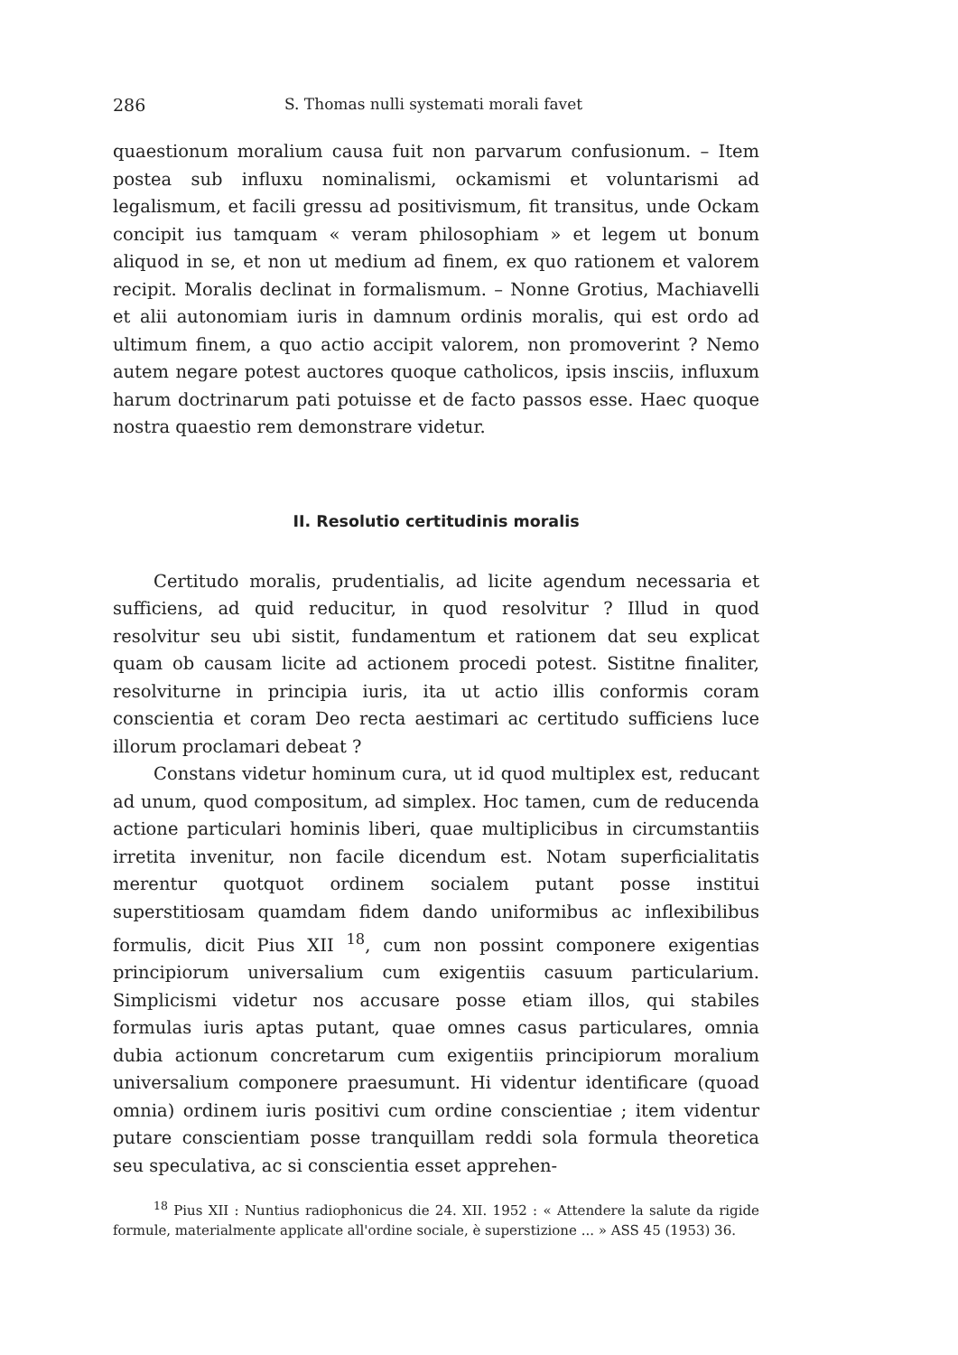286 S. Thomas nulli systemati morali favet
quaestionum moralium causa fuit non parvarum confusionum. – Item postea sub influxu nominalismi, ockamismi et voluntarismi ad legalismum, et facili gressu ad positivismum, fit transitus, unde Ockam concipit ius tamquam « veram philosophiam » et legem ut bonum aliquod in se, et non ut medium ad finem, ex quo rationem et valorem recipit. Moralis declinat in formalismum. – Nonne Grotius, Machiavelli et alii autonomiam iuris in damnum ordinis moralis, qui est ordo ad ultimum finem, a quo actio accipit valorem, non promoverint ? Nemo autem negare potest auctores quoque catholicos, ipsis insciis, influxum harum doctrinarum pati potuisse et de facto passos esse. Haec quoque nostra quaestio rem demonstrare videtur.
II. Resolutio certitudinis moralis
Certitudo moralis, prudentialis, ad licite agendum necessaria et sufficiens, ad quid reducitur, in quod resolvitur ? Illud in quod resolvitur seu ubi sistit, fundamentum et rationem dat seu explicat quam ob causam licite ad actionem procedi potest. Sistitne finaliter, resolviturne in principia iuris, ita ut actio illis conformis coram conscientia et coram Deo recta aestimari ac certitudo sufficiens luce illorum proclamari debeat ?
Constans videtur hominum cura, ut id quod multiplex est, reducant ad unum, quod compositum, ad simplex. Hoc tamen, cum de reducenda actione particulari hominis liberi, quae multiplicibus in circumstantiis irretita invenitur, non facile dicendum est. Notam superficialitatis merentur quotquot ordinem socialem putant posse institui superstitiosam quamdam fidem dando uniformibus ac inflexibilibus formulis, dicit Pius XII <sup>18</sup>, cum non possint componere exigentias principiorum universalium cum exigentiis casuum particularium. Simplicismi videtur nos accusare posse etiam illos, qui stabiles formulas iuris aptas putant, quae omnes casus particulares, omnia dubia actionum concretarum cum exigentiis principiorum moralium universalium componere praesumunt. Hi videntur identificare (quoad omnia) ordinem iuris positivi cum ordine conscientiae ; item videntur putare conscientiam posse tranquillam reddi sola formula theoretica seu speculativa, ac si conscientia esset apprehen-
<sup>18</sup> Pius XII : Nuntius radiophonicus die 24. XII. 1952 : « Attendere la salute da rigide formule, materialmente applicate all'ordine sociale, è superstizione ... » ASS 45 (1953) 36.